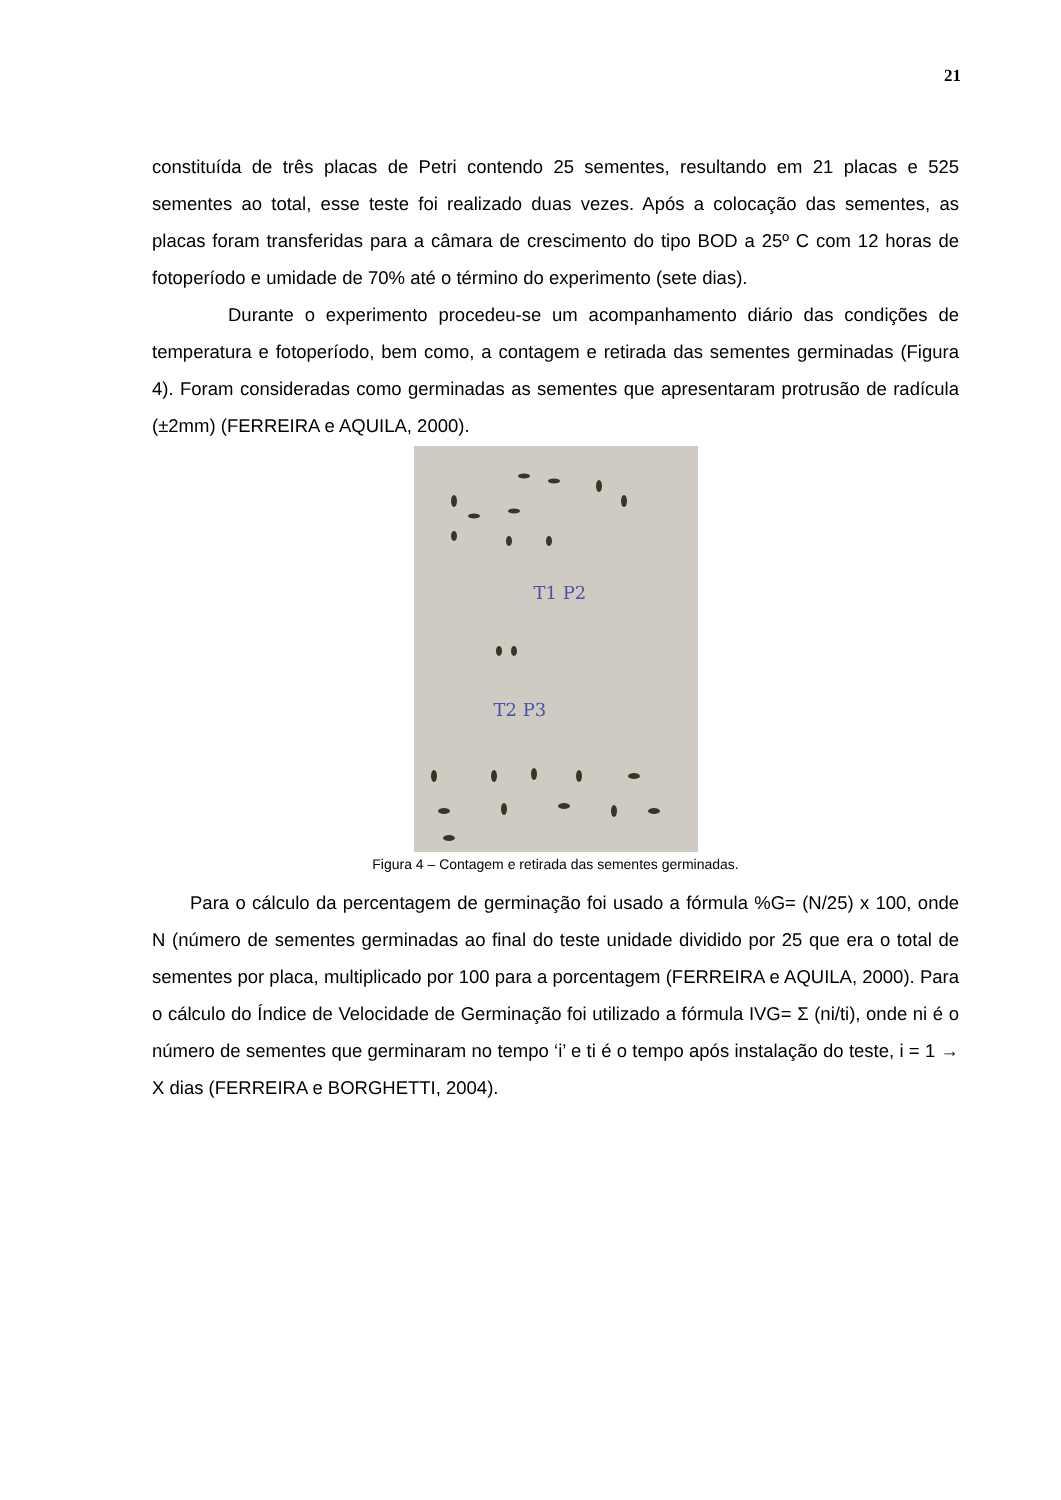21
constituída de três placas de Petri contendo 25 sementes, resultando em 21 placas e 525 sementes ao total, esse teste foi realizado duas vezes. Após a colocação das sementes, as placas foram transferidas para a câmara de crescimento do tipo BOD a 25º C com 12 horas de fotoperíodo e umidade de 70% até o término do experimento (sete dias).
Durante o experimento procedeu-se um acompanhamento diário das condições de temperatura e fotoperíodo, bem como, a contagem e retirada das sementes germinadas (Figura 4). Foram consideradas como germinadas as sementes que apresentaram protrusão de radícula (±2mm) (FERREIRA e AQUILA, 2000).
T1 P2
T2 P3
Figura 4 – Contagem e retirada das sementes germinadas.
Para o cálculo da percentagem de germinação foi usado a fórmula %G= (N/25) x 100, onde N (número de sementes germinadas ao final do teste unidade dividido por 25 que era o total de sementes por placa, multiplicado por 100 para a porcentagem (FERREIRA e AQUILA, 2000). Para o cálculo do Índice de Velocidade de Germinação foi utilizado a fórmula IVG= Σ (ni/ti), onde ni é o número de sementes que germinaram no tempo ‘i’ e ti é o tempo após instalação do teste, i = 1 → X dias (FERREIRA e BORGHETTI, 2004).